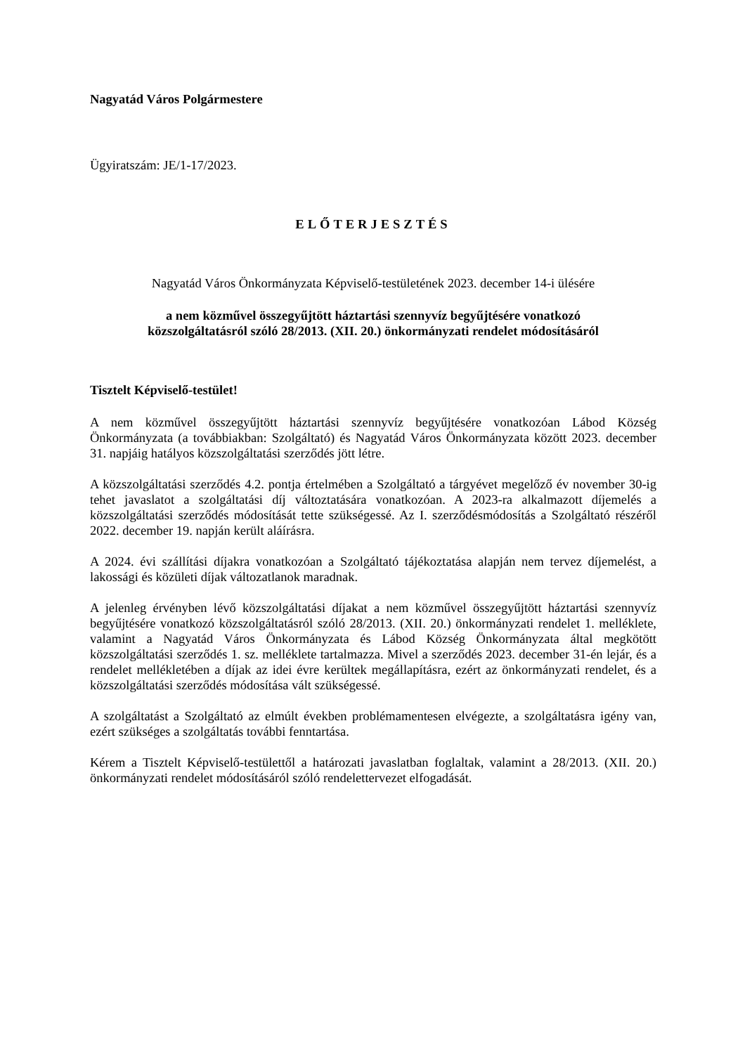Nagyatád Város Polgármestere
Ügyiratszám: JE/1-17/2023.
ELŐTERJESZTÉS
Nagyatád Város Önkormányzata Képviselő-testületének 2023. december 14-i ülésére
a nem közművel összegyűjtött háztartási szennyvíz begyűjtésére vonatkozó
közszolgáltatásról szóló 28/2013. (XII. 20.) önkormányzati rendelet módosításáról
Tisztelt Képviselő-testület!
A nem közművel összegyűjtött háztartási szennyvíz begyűjtésére vonatkozóan Lábod Község Önkormányzata (a továbbiakban: Szolgáltató) és Nagyatád Város Önkormányzata között 2023. december 31. napjáig hatályos közszolgáltatási szerződés jött létre.
A közszolgáltatási szerződés 4.2. pontja értelmében a Szolgáltató a tárgyévet megelőző év november 30-ig tehet javaslatot a szolgáltatási díj változtatására vonatkozóan. A 2023-ra alkalmazott díjemelés a közszolgáltatási szerződés módosítását tette szükségessé. Az I. szerződésmódosítás a Szolgáltató részéről 2022. december 19. napján került aláírásra.
A 2024. évi szállítási díjakra vonatkozóan a Szolgáltató tájékoztatása alapján nem tervez díjemelést, a lakossági és közületi díjak változatlanok maradnak.
A jelenleg érvényben lévő közszolgáltatási díjakat a nem közművel összegyűjtött háztartási szennyvíz begyűjtésére vonatkozó közszolgáltatásról szóló 28/2013. (XII. 20.) önkormányzati rendelet 1. melléklete, valamint a Nagyatád Város Önkormányzata és Lábod Község Önkormányzata által megkötött közszolgáltatási szerződés 1. sz. melléklete tartalmazza. Mivel a szerződés 2023. december 31-én lejár, és a rendelet mellékletében a díjak az idei évre kerültek megállapításra, ezért az önkormányzati rendelet, és a közszolgáltatási szerződés módosítása vált szükségessé.
A szolgáltatást a Szolgáltató az elmúlt években problémamentesen elvégezte, a szolgáltatásra igény van, ezért szükséges a szolgáltatás további fenntartása.
Kérem a Tisztelt Képviselő-testülettől a határozati javaslatban foglaltak, valamint a 28/2013. (XII. 20.) önkormányzati rendelet módosításáról szóló rendelettervezet elfogadását.